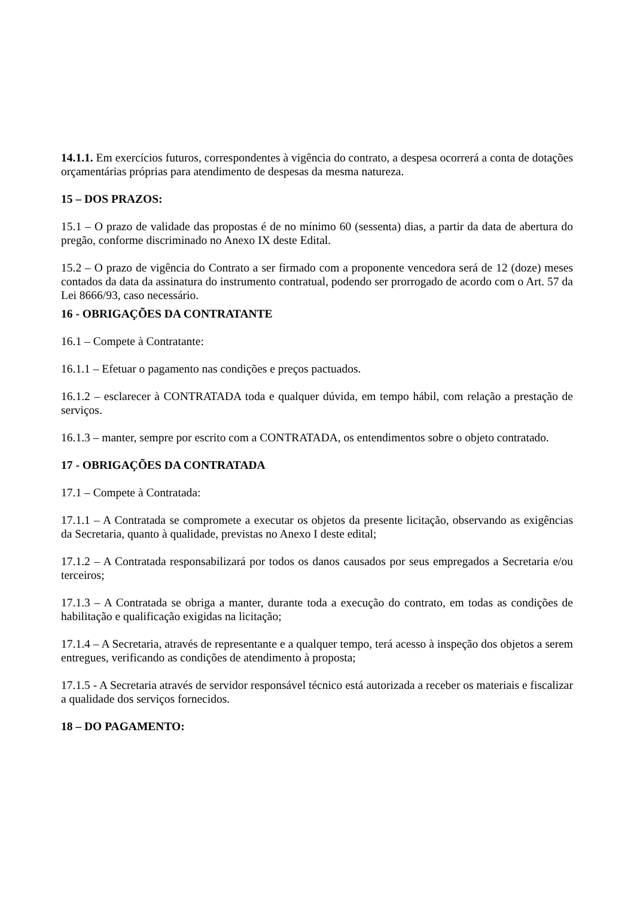14.1.1. Em exercícios futuros, correspondentes à vigência do contrato, a despesa ocorrerá a conta de dotações orçamentárias próprias para atendimento de despesas da mesma natureza.
15 – DOS PRAZOS:
15.1 – O prazo de validade das propostas é de no mínimo 60 (sessenta) dias, a partir da data de abertura do pregão, conforme discriminado no Anexo IX deste Edital.
15.2 – O prazo de vigência do Contrato a ser firmado com a proponente vencedora será de 12 (doze) meses contados da data da assinatura do instrumento contratual, podendo ser prorrogado de acordo com o Art. 57 da Lei 8666/93, caso necessário.
16 - OBRIGAÇÕES DA CONTRATANTE
16.1 – Compete à Contratante:
16.1.1 – Efetuar o pagamento nas condições e preços pactuados.
16.1.2 – esclarecer à CONTRATADA toda e qualquer dúvida, em tempo hábil, com relação a prestação de serviços.
16.1.3 – manter, sempre por escrito com a CONTRATADA, os entendimentos sobre o objeto contratado.
17 - OBRIGAÇÕES DA CONTRATADA
17.1 – Compete à Contratada:
17.1.1 – A Contratada se compromete a executar os objetos da presente licitação, observando as exigências da Secretaria, quanto à qualidade, previstas no Anexo I deste edital;
17.1.2 – A Contratada responsabilizará por todos os danos causados por seus empregados a Secretaria e/ou terceiros;
17.1.3 – A Contratada se obriga a manter, durante toda a execução do contrato, em todas as condições de habilitação e qualificação exigidas na licitação;
17.1.4 – A Secretaria, através de representante e a qualquer tempo, terá acesso à inspeção dos objetos a serem entregues, verificando as condições de atendimento à proposta;
17.1.5 - A Secretaria através de servidor responsável técnico está autorizada a receber os materiais e fiscalizar a qualidade dos serviços fornecidos.
18 – DO PAGAMENTO: